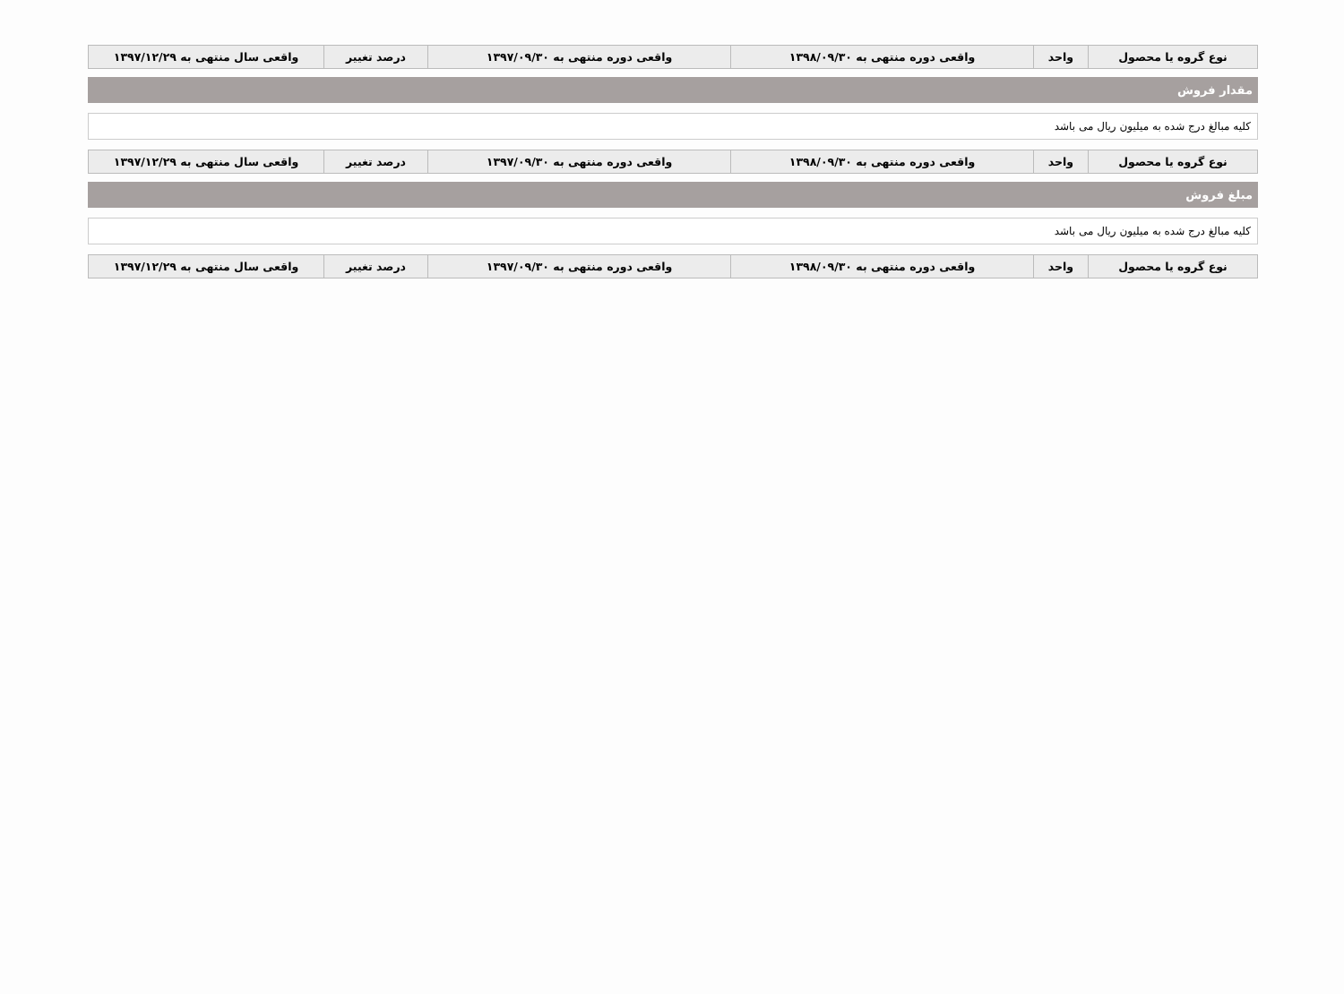| نوع گروه یا محصول | واحد | واقعی دوره منتهی به ۱۳۹۸/۰۹/۳۰ | واقعی دوره منتهی به ۱۳۹۷/۰۹/۳۰ | درصد تغییر | واقعی سال منتهی به ۱۳۹۷/۱۲/۲۹ |
| --- | --- | --- | --- | --- | --- |
مقدار فروش
کلیه مبالغ درج شده به میلیون ریال می باشد
| نوع گروه یا محصول | واحد | واقعی دوره منتهی به ۱۳۹۸/۰۹/۳۰ | واقعی دوره منتهی به ۱۳۹۷/۰۹/۳۰ | درصد تغییر | واقعی سال منتهی به ۱۳۹۷/۱۲/۲۹ |
| --- | --- | --- | --- | --- | --- |
مبلغ فروش
کلیه مبالغ درج شده به میلیون ریال می باشد
| نوع گروه یا محصول | واحد | واقعی دوره منتهی به ۱۳۹۸/۰۹/۳۰ | واقعی دوره منتهی به ۱۳۹۷/۰۹/۳۰ | درصد تغییر | واقعی سال منتهی به ۱۳۹۷/۱۲/۲۹ |
| --- | --- | --- | --- | --- | --- |